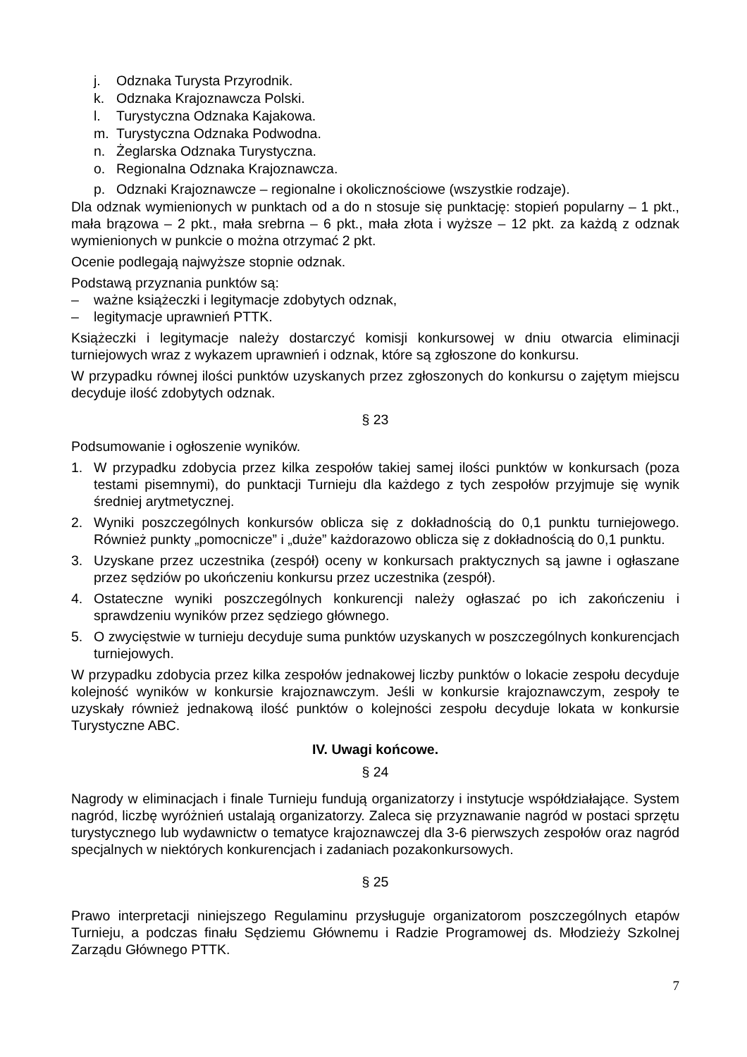j. Odznaka Turysta Przyrodnik.
k. Odznaka Krajoznawcza Polski.
l. Turystyczna Odznaka Kajakowa.
m. Turystyczna Odznaka Podwodna.
n. Żeglarska Odznaka Turystyczna.
o. Regionalna Odznaka Krajoznawcza.
p. Odznaki Krajoznawcze – regionalne i okolicznościowe (wszystkie rodzaje).
Dla odznak wymienionych w punktach od a do n stosuje się punktację: stopień popularny – 1 pkt., mała brązowa – 2 pkt., mała srebrna – 6 pkt., mała złota i wyższe – 12 pkt. za każdą z odznak wymienionych w punkcie o można otrzymać 2 pkt.
Ocenie podlegają najwyższe stopnie odznak.
Podstawą przyznania punktów są:
– ważne książeczki i legitymacje zdobytych odznak,
– legitymacje uprawnień PTTK.
Książeczki i legitymacje należy dostarczyć komisji konkursowej w dniu otwarcia eliminacji turniejowych wraz z wykazem uprawnień i odznak, które są zgłoszone do konkursu.
W przypadku równej ilości punktów uzyskanych przez zgłoszonych do konkursu o zajętym miejscu decyduje ilość zdobytych odznak.
§ 23
Podsumowanie i ogłoszenie wyników.
1. W przypadku zdobycia przez kilka zespołów takiej samej ilości punktów w konkursach (poza testami pisemnymi), do punktacji Turnieju dla każdego z tych zespołów przyjmuje się wynik średniej arytmetycznej.
2. Wyniki poszczególnych konkursów oblicza się z dokładnością do 0,1 punktu turniejowego. Również punkty „pomocnicze” i „duże” każdorazowo oblicza się z dokładnością do 0,1 punktu.
3. Uzyskane przez uczestnika (zespół) oceny w konkursach praktycznych są jawne i ogłaszane przez sędziów po ukończeniu konkursu przez uczestnika (zespół).
4. Ostateczne wyniki poszczególnych konkurencji należy ogłaszać po ich zakończeniu i sprawdzeniu wyników przez sędziego głównego.
5. O zwycięstwie w turnieju decyduje suma punktów uzyskanych w poszczególnych konkurencjach turniejowych.
W przypadku zdobycia przez kilka zespołów jednakowej liczby punktów o lokacie zespołu decyduje kolejność wyników w konkursie krajoznawczym. Jeśli w konkursie krajoznawczym, zespoły te uzyskały również jednakową ilość punktów o kolejności zespołu decyduje lokata w konkursie Turystyczne ABC.
IV. Uwagi końcowe.
§ 24
Nagrody w eliminacjach i finale Turnieju fundują organizatorzy i instytucje współdziałające. System nagród, liczbę wyróżnień ustalają organizatorzy. Zaleca się przyznawanie nagród w postaci sprzętu turystycznego lub wydawnictw o tematyce krajoznawczej dla 3-6 pierwszych zespołów oraz nagród specjalnych w niektórych konkurencjach i zadaniach pozakonkursowych.
§ 25
Prawo interpretacji niniejszego Regulaminu przysługuje organizatorom poszczególnych etapów Turnieju, a podczas finału Sędziemu Głównemu i Radzie Programowej ds. Młodzieży Szkolnej Zarządu Głównego PTTK.
7